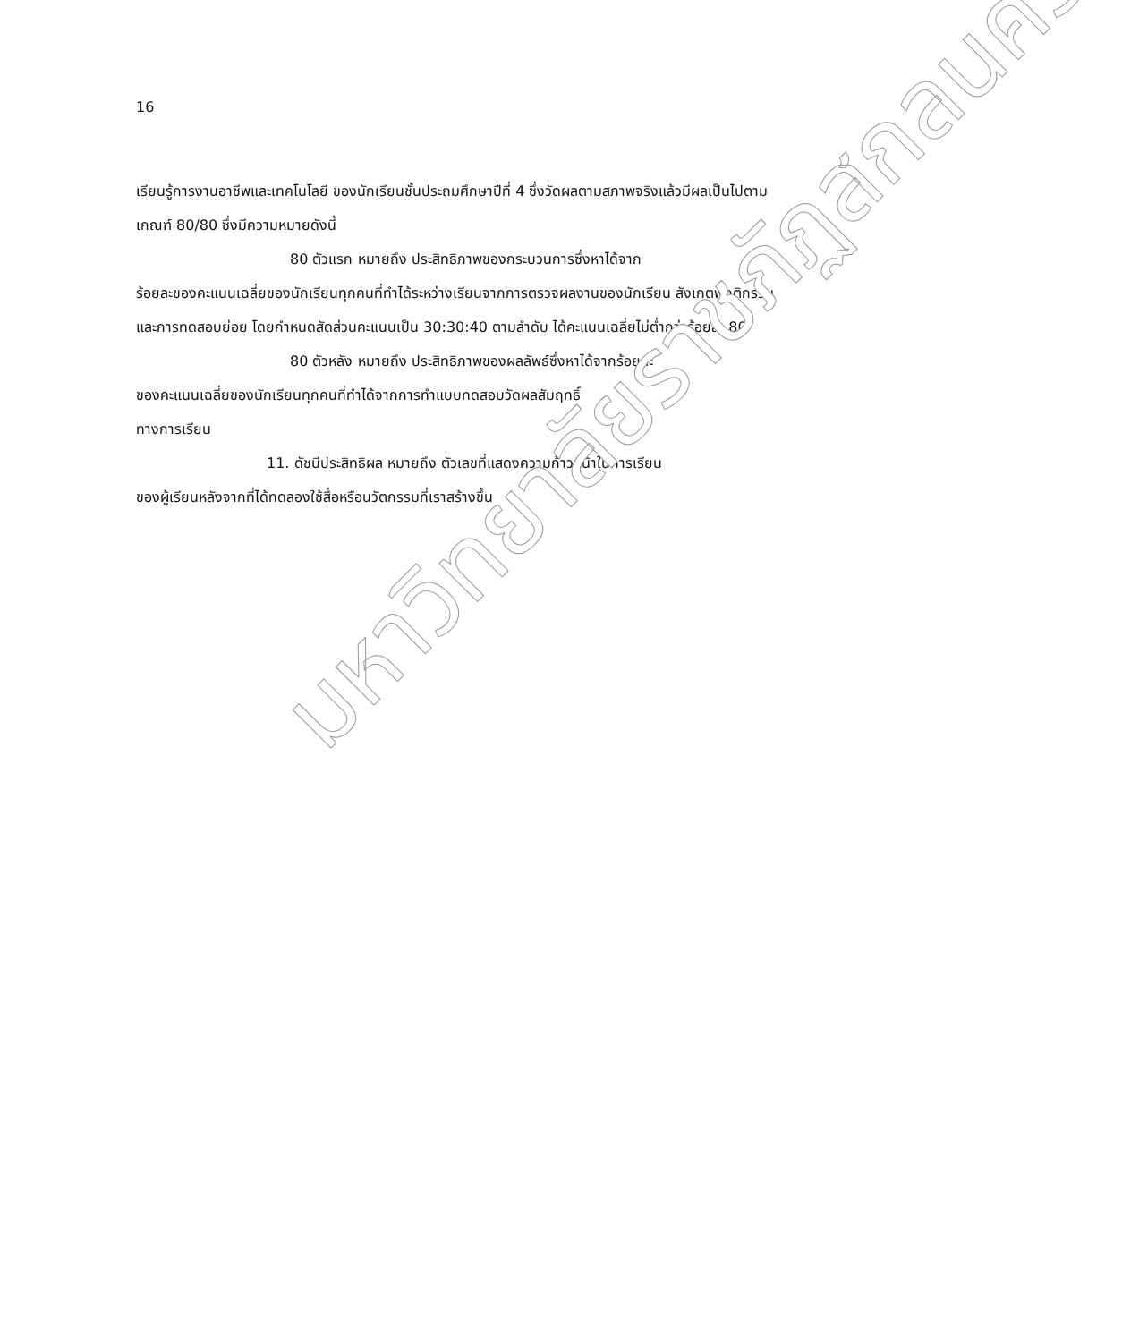16
เรียนรู้การงานอาชีพและเทคโนโลยี ของนักเรียนชั้นประถมศึกษาปีที่ 4 ซึ่งวัดผลตามสภาพจริงแล้วมีผลเป็นไปตามเกณฑ์ 80/80 ซึ่งมีความหมายดังนี้
80 ตัวแรก หมายถึง ประสิทธิภาพของกระบวนการซึ่งหาได้จาก
ร้อยละของคะแนนเฉลี่ยของนักเรียนทุกคนที่ทำได้ระหว่างเรียนจากการตรวจผลงานของนักเรียน สังเกตพฤติกรรม และการทดสอบย่อย โดยกำหนดสัดส่วนคะแนนเป็น 30:30:40 ตามลำดับ ได้คะแนนเฉลี่ยไม่ต่ำกว่าร้อยละ 80
80 ตัวหลัง หมายถึง ประสิทธิภาพของผลลัพธ์ซึ่งหาได้จากร้อยละ
ของคะแนนเฉลี่ยของนักเรียนทุกคนที่ทำได้จากการทำแบบทดสอบวัดผลสัมฤทธิ์
ทางการเรียน
11. ดัชนีประสิทธิผล หมายถึง ตัวเลขที่แสดงความก้าวหน้าในการเรียน
ของผู้เรียนหลังจากที่ได้ทดลองใช้สื่อหรือนวัตกรรมที่เราสร้างขึ้น
มหาวิทยาลัยราชภัฏสกลนคร